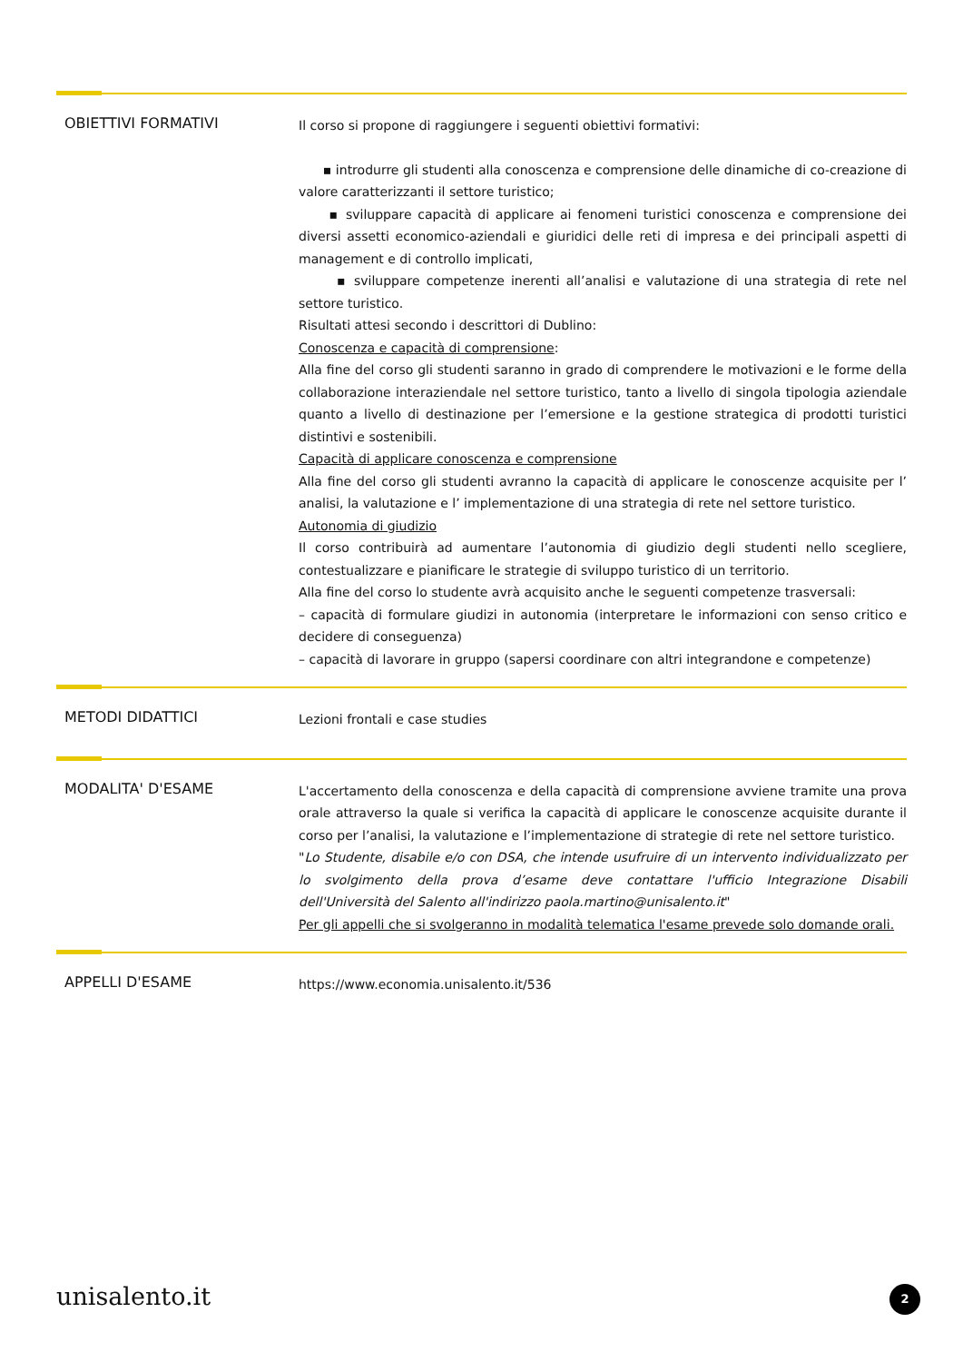OBIETTIVI FORMATIVI
Il corso si propone di raggiungere i seguenti obiettivi formativi:
▪ introdurre gli studenti alla conoscenza e comprensione delle dinamiche di co-creazione di valore caratterizzanti il settore turistico;
▪ sviluppare capacità di applicare ai fenomeni turistici conoscenza e comprensione dei diversi assetti economico-aziendali e giuridici delle reti di impresa e dei principali aspetti di management e di controllo implicati,
▪ sviluppare competenze inerenti all’analisi e valutazione di una strategia di rete nel settore turistico.
Risultati attesi secondo i descrittori di Dublino:
Conoscenza e capacità di comprensione:
Alla fine del corso gli studenti saranno in grado di comprendere le motivazioni e le forme della collaborazione interaziendale nel settore turistico, tanto a livello di singola tipologia aziendale quanto a livello di destinazione per l’emersione e la gestione strategica di prodotti turistici distintivi e sostenibili.
Capacità di applicare conoscenza e comprensione
Alla fine del corso gli studenti avranno la capacità di applicare le conoscenze acquisite per l’ analisi, la valutazione e l’ implementazione di una strategia di rete nel settore turistico.
Autonomia di giudizio
Il corso contribuirà ad aumentare l’autonomia di giudizio degli studenti nello scegliere, contestualizzare e pianificare le strategie di sviluppo turistico di un territorio.
Alla fine del corso lo studente avrà acquisito anche le seguenti competenze trasversali:
– capacità di formulare giudizi in autonomia (interpretare le informazioni con senso critico e decidere di conseguenza)
– capacità di lavorare in gruppo (sapersi coordinare con altri integrandone e competenze)
METODI DIDATTICI
Lezioni frontali e case studies
MODALITA' D'ESAME
L'accertamento della conoscenza e della capacità di comprensione avviene tramite una prova orale attraverso la quale si verifica la capacità di applicare le conoscenze acquisite durante il corso per l’analisi, la valutazione e l’implementazione di strategie di rete nel settore turistico.
"Lo Studente, disabile e/o con DSA, che intende usufruire di un intervento individualizzato per lo svolgimento della prova d’esame deve contattare l'ufficio Integrazione Disabili dell'Università del Salento all'indirizzo paola.martino@unisalento.it"
Per gli appelli che si svolgeranno in modalità telematica l'esame prevede solo domande orali.
APPELLI D'ESAME
https://www.economia.unisalento.it/536
unisalento.it 2